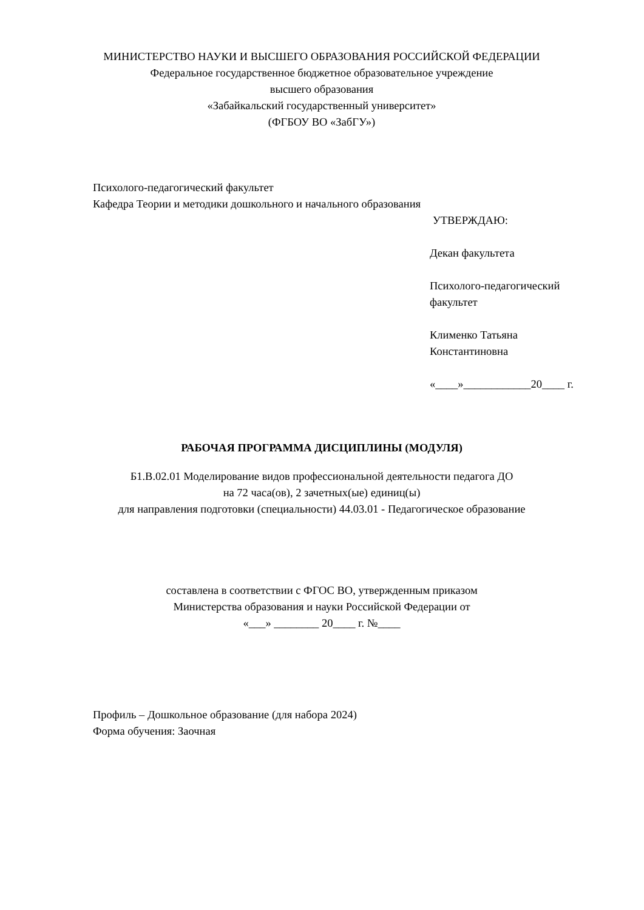МИНИСТЕРСТВО НАУКИ И ВЫСШЕГО ОБРАЗОВАНИЯ РОССИЙСКОЙ ФЕДЕРАЦИИ
Федеральное государственное бюджетное образовательное учреждение
высшего образования
«Забайкальский государственный университет»
(ФГБОУ ВО «ЗабГУ»)
Психолого-педагогический факультет
Кафедра Теории и методики дошкольного и начального образования
УТВЕРЖДАЮ:
Декан факультета
Психолого-педагогический факультет
Клименко Татьяна Константиновна
«____»____________20____ г.
РАБОЧАЯ ПРОГРАММА ДИСЦИПЛИНЫ (МОДУЛЯ)
Б1.В.02.01 Моделирование видов профессиональной деятельности педагога ДО
на 72 часа(ов), 2 зачетных(ые) единиц(ы)
для направления подготовки (специальности) 44.03.01 - Педагогическое образование
составлена в соответствии с ФГОС ВО, утвержденным приказом
Министерства образования и науки Российской Федерации от
«___» ________ 20____ г. №____
Профиль – Дошкольное образование (для набора 2024)
Форма обучения: Заочная